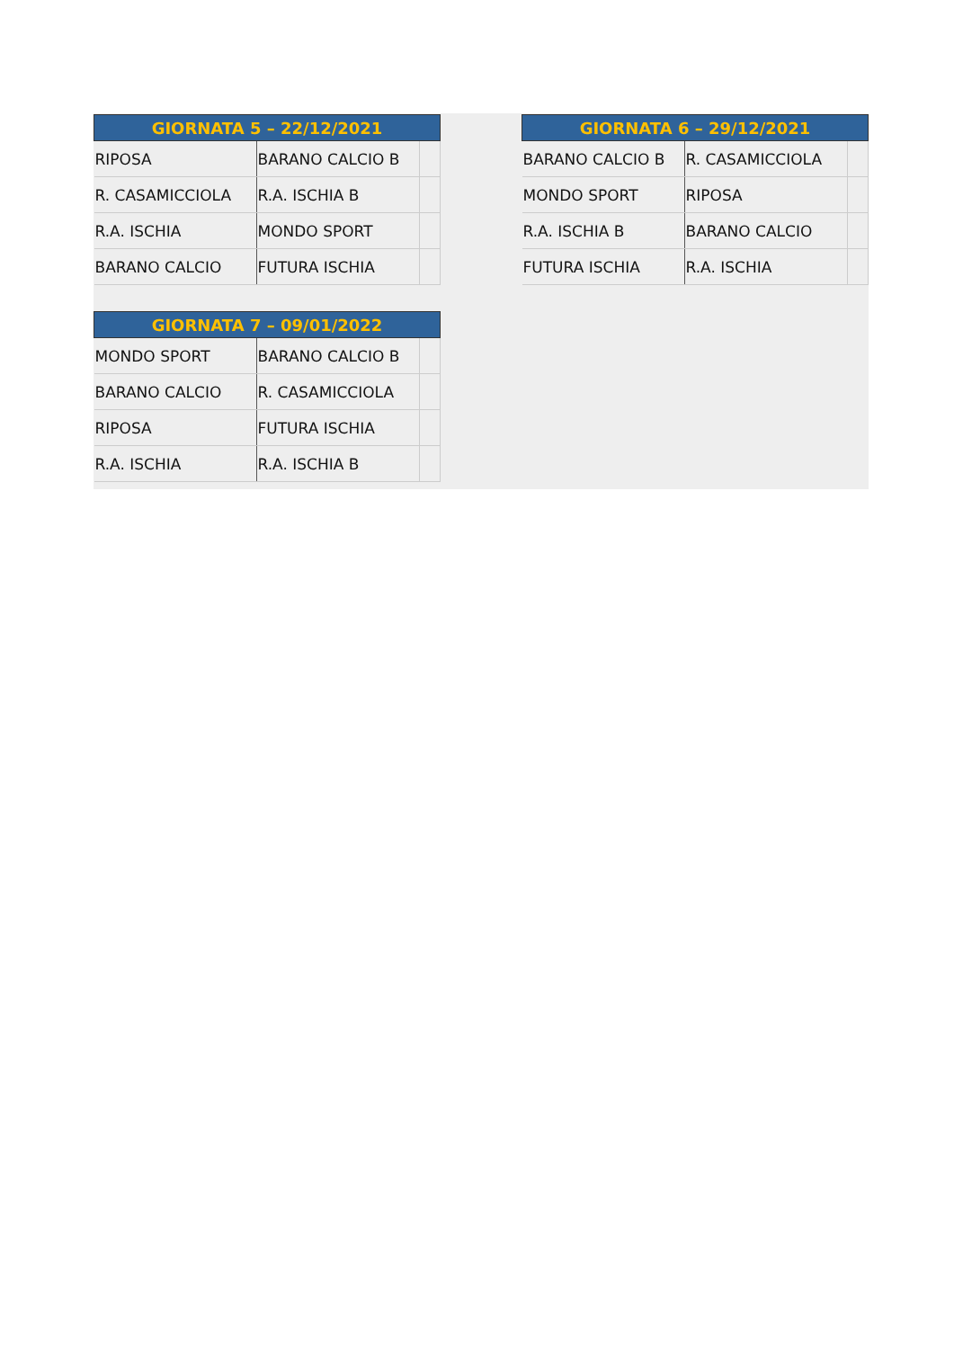| GIORNATA 5 – 22/12/2021 | | |
| --- | --- | --- |
| RIPOSA | BARANO CALCIO B | |
| R. CASAMICCIOLA | R.A. ISCHIA B | |
| R.A. ISCHIA | MONDO SPORT | |
| BARANO CALCIO | FUTURA ISCHIA | |
| GIORNATA 6 – 29/12/2021 | | |
| --- | --- | --- |
| BARANO CALCIO B | R. CASAMICCIOLA | |
| MONDO SPORT | RIPOSA | |
| R.A. ISCHIA B | BARANO CALCIO | |
| FUTURA ISCHIA | R.A. ISCHIA | |
| GIORNATA 7 – 09/01/2022 | | |
| --- | --- | --- |
| MONDO SPORT | BARANO CALCIO B | |
| BARANO CALCIO | R. CASAMICCIOLA | |
| RIPOSA | FUTURA ISCHIA | |
| R.A. ISCHIA | R.A. ISCHIA B | |